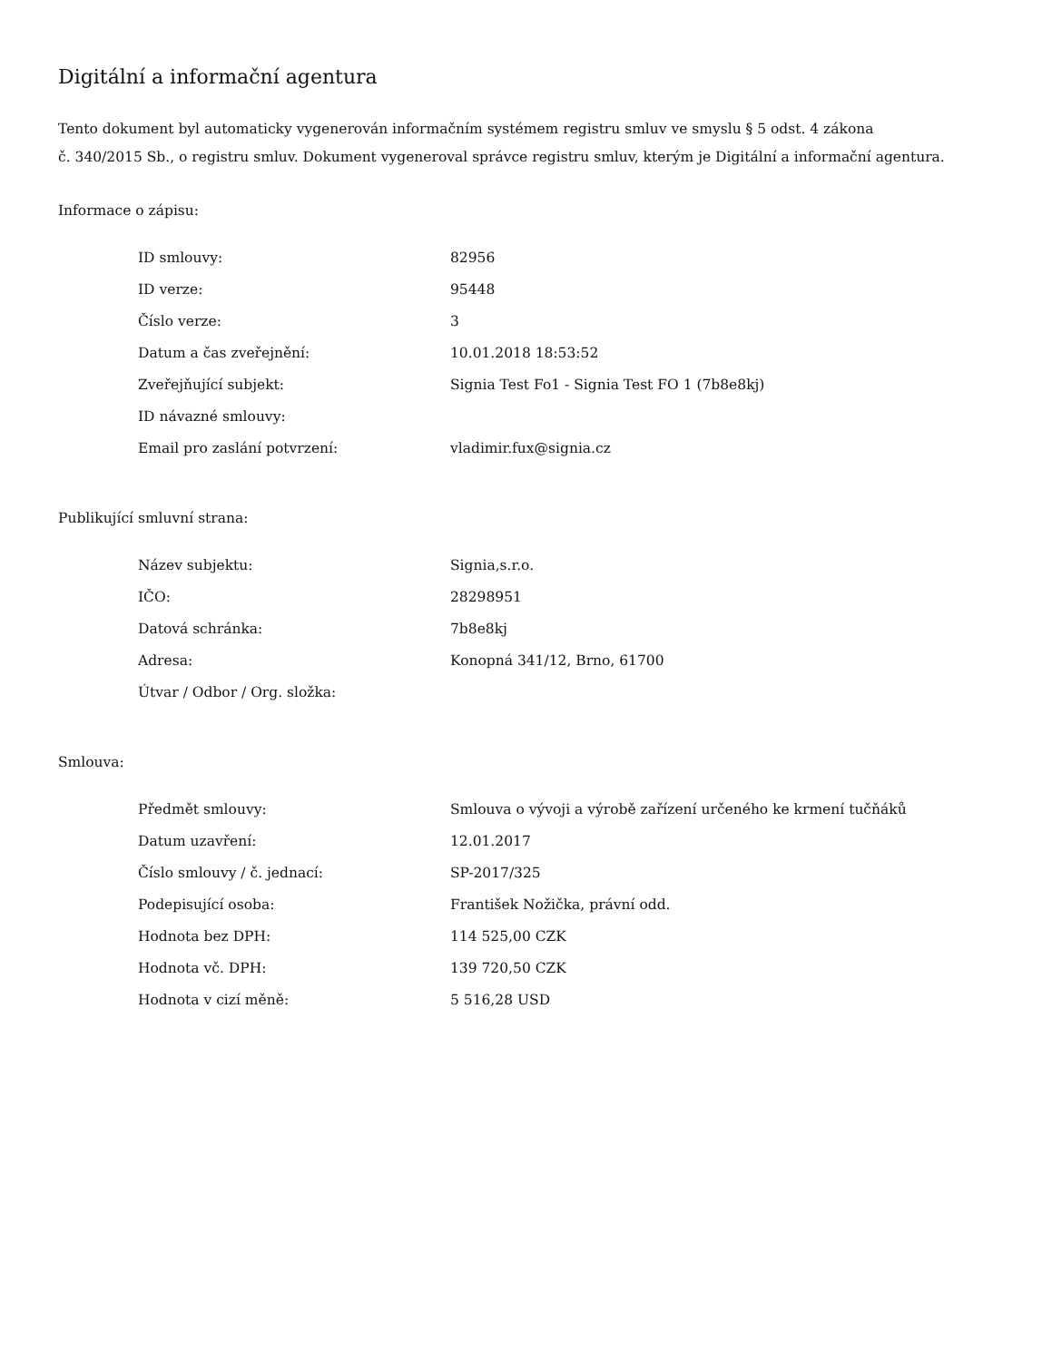Digitální a informační agentura
Tento dokument byl automaticky vygenerován informačním systémem registru smluv ve smyslu § 5 odst. 4 zákona
č. 340/2015 Sb., o registru smluv. Dokument vygeneroval správce registru smluv, kterým je Digitální a informační agentura.
Informace o zápisu:
| ID smlouvy: | 82956 |
| ID verze: | 95448 |
| Číslo verze: | 3 |
| Datum a čas zveřejnění: | 10.01.2018 18:53:52 |
| Zveřejňující subjekt: | Signia Test Fo1 - Signia Test FO 1 (7b8e8kj) |
| ID návazné smlouvy: | |
| Email pro zaslání potvrzení: | vladimir.fux@signia.cz |
Publikující smluvní strana:
| Název subjektu: | Signia,s.r.o. |
| IČO: | 28298951 |
| Datová schránka: | 7b8e8kj |
| Adresa: | Konopná 341/12, Brno, 61700 |
| Útvar / Odbor / Org. složka: | |
Smlouva:
| Předmět smlouvy: | Smlouva o vývoji a výrobě zařízení určeného ke krmení tučňáků |
| Datum uzavření: | 12.01.2017 |
| Číslo smlouvy / č. jednací: | SP-2017/325 |
| Podepisující osoba: | František Nožička, právní odd. |
| Hodnota bez DPH: | 114 525,00 CZK |
| Hodnota vč. DPH: | 139 720,50 CZK |
| Hodnota v cizí měně: | 5 516,28 USD |